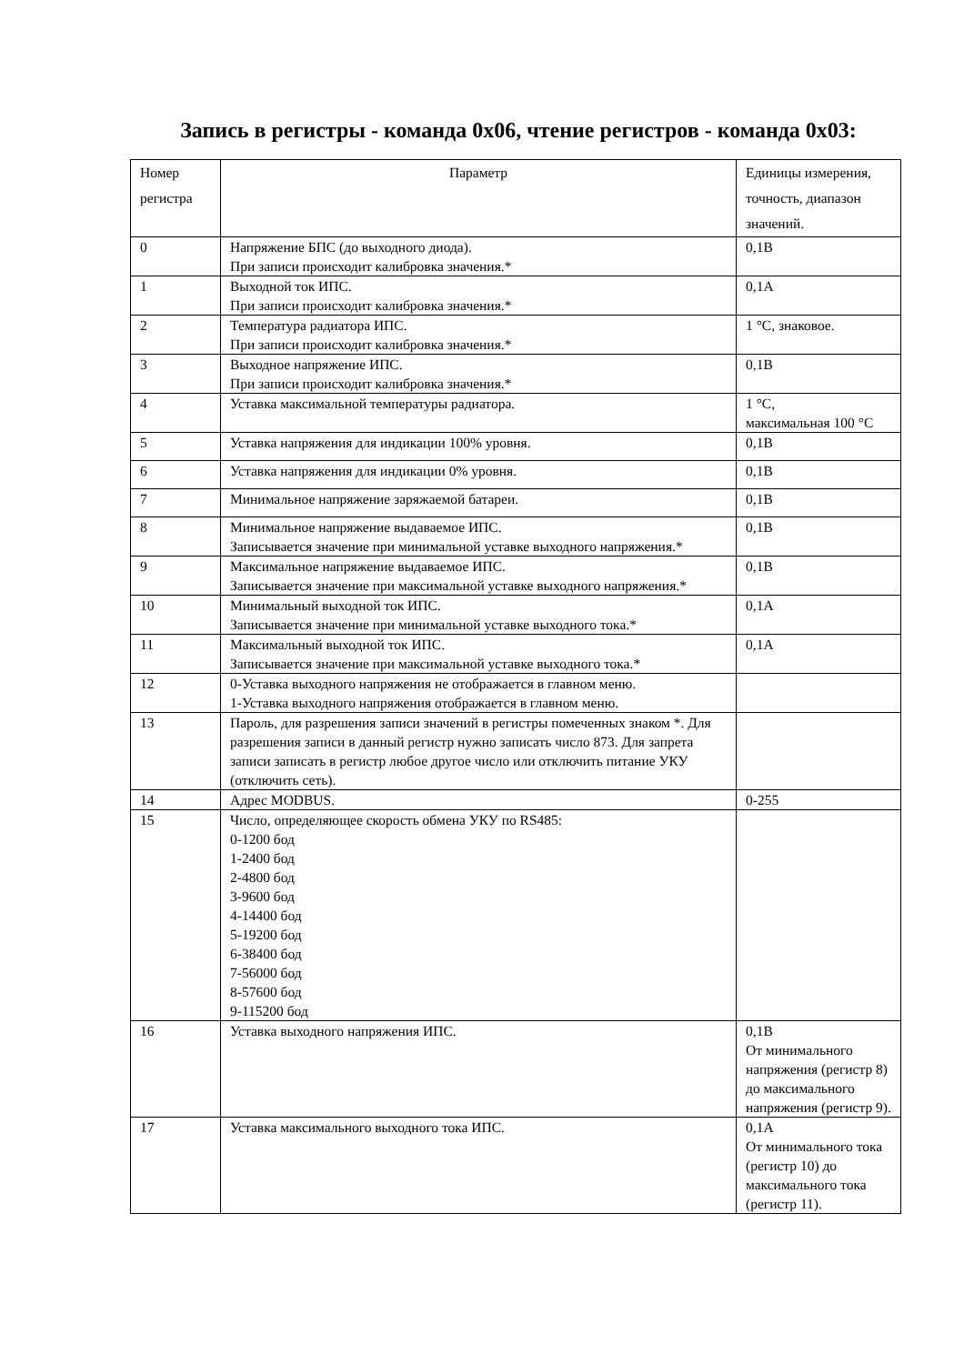Запись в регистры - команда 0х06, чтение регистров - команда 0х03:
| Номер регистра | Параметр | Единицы измерения, точность, диапазон значений. |
| --- | --- | --- |
| 0 | Напряжение БПС (до выходного диода). При записи происходит калибровка значения.* | 0,1В |
| 1 | Выходной ток ИПС. При записи происходит калибровка значения.* | 0,1А |
| 2 | Температура радиатора ИПС. При записи происходит калибровка значения.* | 1 °С, знаковое. |
| 3 | Выходное напряжение ИПС. При записи происходит калибровка значения.* | 0,1В |
| 4 | Уставка максимальной температуры радиатора. | 1 °С, максимальная 100 °С |
| 5 | Уставка напряжения для индикации 100% уровня. | 0,1В |
| 6 | Уставка напряжения для индикации 0% уровня. | 0,1В |
| 7 | Минимальное напряжение заряжаемой батареи. | 0,1В |
| 8 | Минимальное напряжение выдаваемое ИПС. Записывается значение при минимальной уставке выходного напряжения.* | 0,1В |
| 9 | Максимальное напряжение выдаваемое ИПС. Записывается значение при максимальной уставке выходного напряжения.* | 0,1В |
| 10 | Минимальный выходной ток ИПС. Записывается значение при минимальной уставке выходного тока.* | 0,1А |
| 11 | Максимальный выходной ток ИПС. Записывается значение при максимальной уставке выходного тока.* | 0,1А |
| 12 | 0-Уставка выходного напряжения не отображается в главном меню. 1-Уставка выходного напряжения отображается в главном меню. | |
| 13 | Пароль, для разрешения записи значений в регистры помеченных знаком *. Для разрешения записи в данный регистр нужно записать число 873. Для запрета записи записать в регистр любое другое число или отключить питание УКУ (отключить сеть). | |
| 14 | Адрес MODBUS. | 0-255 |
| 15 | Число, определяющее скорость обмена УКУ по RS485: 0-1200 бод 1-2400 бод 2-4800 бод 3-9600 бод 4-14400 бод 5-19200 бод 6-38400 бод 7-56000 бод 8-57600 бод 9-115200 бод | |
| 16 | Уставка выходного напряжения ИПС. | 0,1В От минимального напряжения (регистр 8) до максимального напряжения (регистр 9). |
| 17 | Уставка максимального выходного тока ИПС. | 0,1А От минимального тока (регистр 10) до максимального тока (регистр 11). |